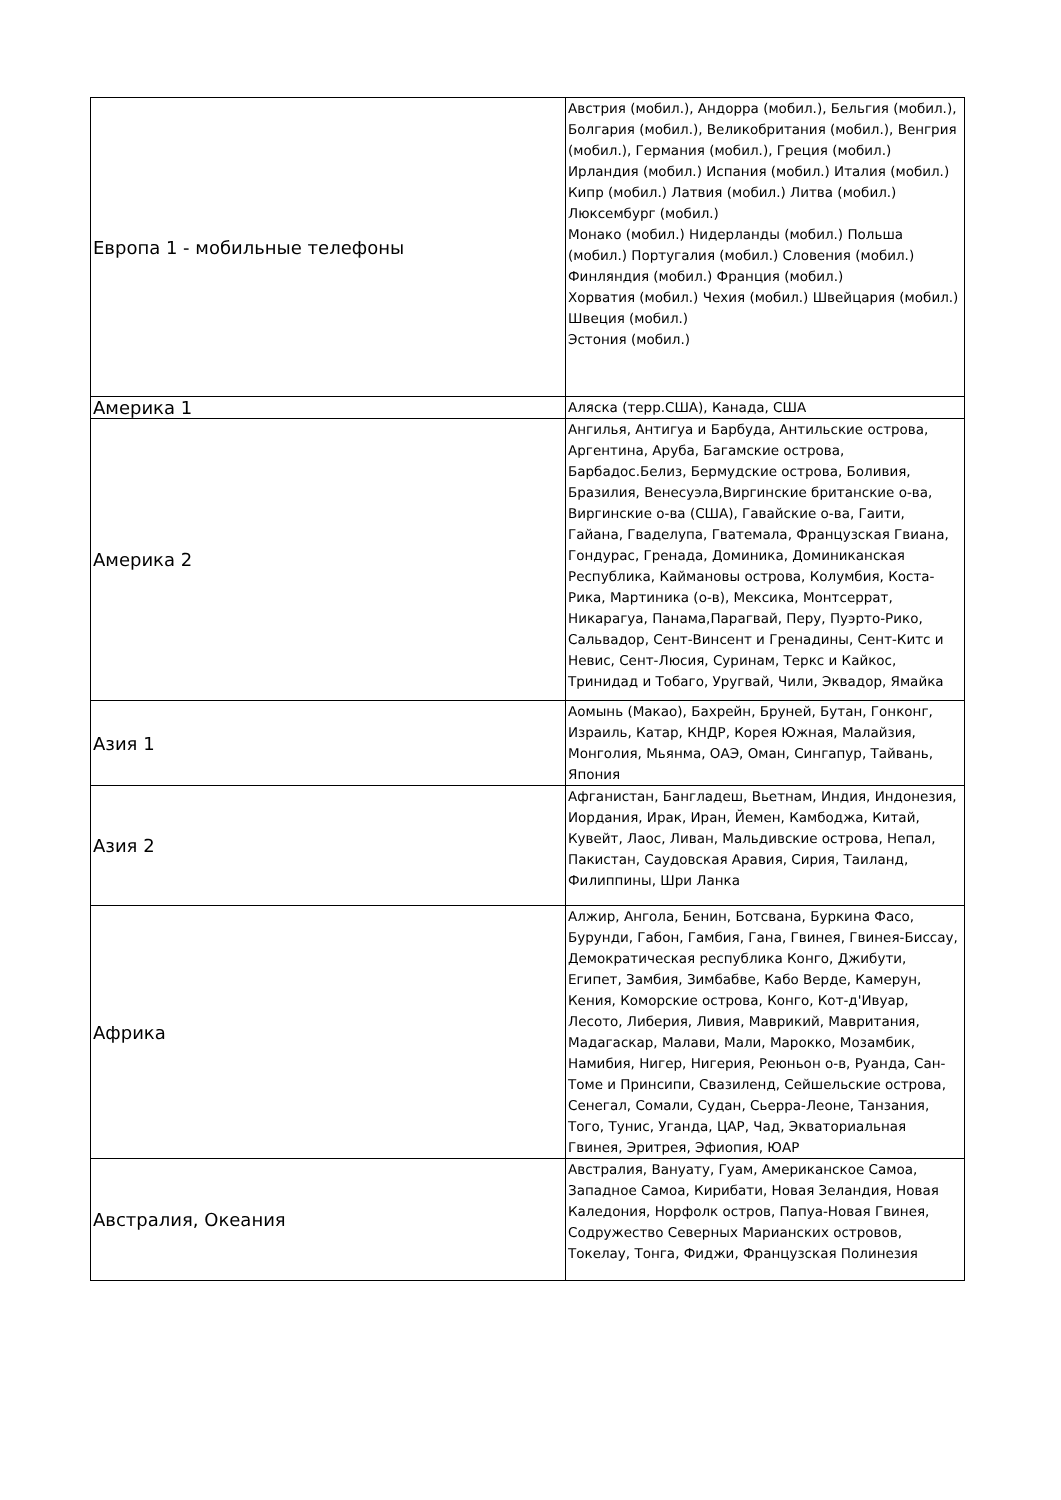| Европа 1 - мобильные телефоны | Австрия (мобил.), Андорра (мобил.), Бельгия (мобил.), Болгария (мобил.), Великобритания (мобил.), Венгрия (мобил.), Германия (мобил.), Греция (мобил.) Ирландия (мобил.) Испания (мобил.) Италия (мобил.) Кипр (мобил.) Латвия (мобил.) Литва (мобил.) Люксембург (мобил.) Монако (мобил.) Нидерланды (мобил.) Польша (мобил.) Португалия (мобил.) Словения (мобил.) Финляндия (мобил.) Франция (мобил.) Хорватия (мобил.) Чехия (мобил.) Швейцария (мобил.) Швеция (мобил.) Эстония (мобил.) |
| Америка 1 | Аляска (терр.США), Канада, США |
| Америка 2 | Ангилья, Антигуа и Барбуда, Антильские острова, Аргентина, Аруба, Багамские острова, Барбадос.Белиз, Бермудские острова, Боливия, Бразилия, Венесуэла,Виргинские британские о-ва, Виргинские о-ва (США), Гавайские о-ва, Гаити, Гайана, Гваделупа, Гватемала, Французская Гвиана, Гондурас, Гренада, Доминика, Доминиканская Республика, Каймановы острова, Колумбия, Коста-Рика, Мартиника (о-в), Мексика, Монтсеррат, Никарагуа, Панама,Парагвай, Перу, Пуэрто-Рико, Сальвадор, Сент-Винсент и Гренадины, Сент-Китс и Невис, Сент-Люсия, Суринам, Теркс и Кайкос, Тринидад и Тобаго, Уругвай, Чили, Эквадор, Ямайка |
| Азия 1 | Аомынь (Макао), Бахрейн, Бруней, Бутан, Гонконг, Израиль, Катар, КНДР, Корея Южная, Малайзия, Монголия, Мьянма, ОАЭ, Оман, Сингапур, Тайвань, Япония |
| Азия 2 | Афганистан, Бангладеш, Вьетнам, Индия, Индонезия, Иордания, Ирак, Иран, Йемен, Камбоджа, Китай, Кувейт, Лаос, Ливан, Мальдивские острова, Непал, Пакистан, Саудовская Аравия, Сирия, Таиланд, Филиппины, Шри Ланка |
| Африка | Алжир, Ангола, Бенин, Ботсвана, Буркина Фасо, Бурунди, Габон, Гамбия, Гана, Гвинея, Гвинея-Биссау, Демократическая республика Конго, Джибути, Египет, Замбия, Зимбабве, Кабо Верде, Камерун, Кения, Коморские острова, Конго, Кот-д'Ивуар, Лесото, Либерия, Ливия, Маврикий, Мавритания, Мадагаскар, Малави, Мали, Марокко, Мозамбик, Намибия, Нигер, Нигерия, Реюньон о-в, Руанда, Сан-Томе и Принсипи, Свазиленд, Сейшельские острова, Сенегал, Сомали, Судан, Сьерра-Леоне, Танзания, Того, Тунис, Уганда, ЦАР, Чад, Экваториальная Гвинея, Эритрея, Эфиопия, ЮАР |
| Австралия, Океания | Австралия, Вануату, Гуам, Американское Самоа, Западное Самоа, Кирибати, Новая Зеландия, Новая Каледония, Норфолк остров, Папуа-Новая Гвинея, Содружество Северных Марианских островов, Токелау, Тонга, Фиджи, Французская Полинезия |